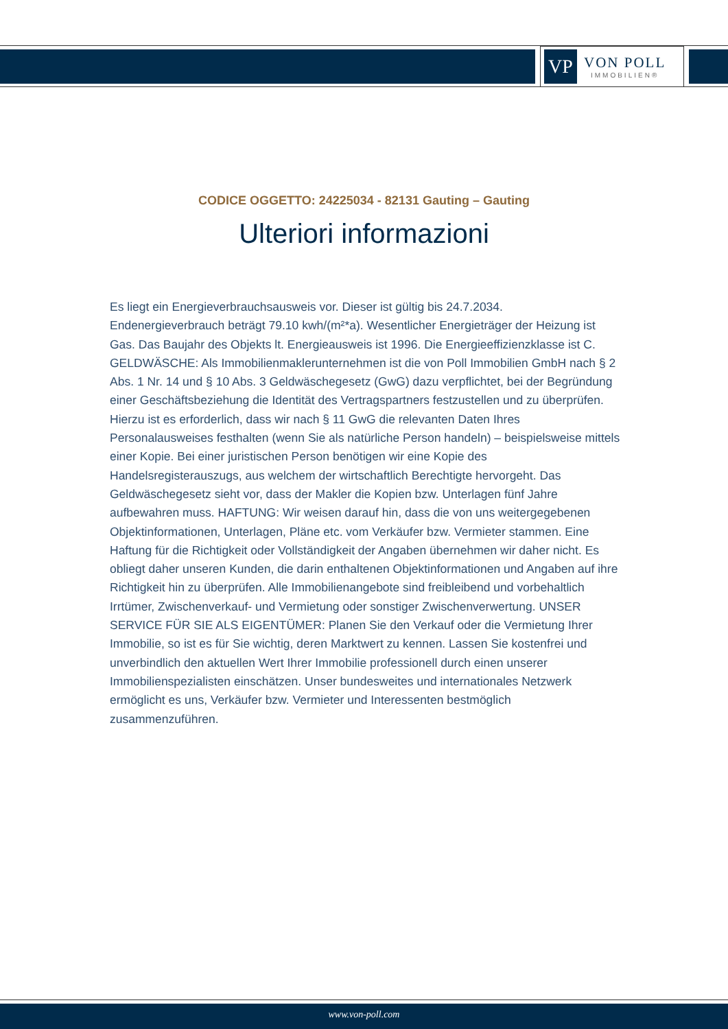VP
VON POLL
IMMOBILIEN®
CODICE OGGETTO: 24225034 - 82131 Gauting – Gauting
Ulteriori informazioni
Es liegt ein Energieverbrauchsausweis vor. Dieser ist gültig bis 24.7.2034. Endenergieverbrauch beträgt 79.10 kwh/(m²*a). Wesentlicher Energieträger der Heizung ist Gas. Das Baujahr des Objekts lt. Energieausweis ist 1996. Die Energieeffizienzklasse ist C. GELDWÄSCHE: Als Immobilienmaklerunternehmen ist die von Poll Immobilien GmbH nach § 2 Abs. 1 Nr. 14 und § 10 Abs. 3 Geldwäschegesetz (GwG) dazu verpflichtet, bei der Begründung einer Geschäftsbeziehung die Identität des Vertragspartners festzustellen und zu überprüfen. Hierzu ist es erforderlich, dass wir nach § 11 GwG die relevanten Daten Ihres Personalausweises festhalten (wenn Sie als natürliche Person handeln) – beispielsweise mittels einer Kopie. Bei einer juristischen Person benötigen wir eine Kopie des Handelsregisterauszugs, aus welchem der wirtschaftlich Berechtigte hervorgeht. Das Geldwäschegesetz sieht vor, dass der Makler die Kopien bzw. Unterlagen fünf Jahre aufbewahren muss. HAFTUNG: Wir weisen darauf hin, dass die von uns weitergegebenen Objektinformationen, Unterlagen, Pläne etc. vom Verkäufer bzw. Vermieter stammen. Eine Haftung für die Richtigkeit oder Vollständigkeit der Angaben übernehmen wir daher nicht. Es obliegt daher unseren Kunden, die darin enthaltenen Objektinformationen und Angaben auf ihre Richtigkeit hin zu überprüfen. Alle Immobilienangebote sind freibleibend und vorbehaltlich Irrtümer, Zwischenverkauf- und Vermietung oder sonstiger Zwischenverwertung. UNSER SERVICE FÜR SIE ALS EIGENTÜMER: Planen Sie den Verkauf oder die Vermietung Ihrer Immobilie, so ist es für Sie wichtig, deren Marktwert zu kennen. Lassen Sie kostenfrei und unverbindlich den aktuellen Wert Ihrer Immobilie professionell durch einen unserer Immobilienspezialisten einschätzen. Unser bundesweites und internationales Netzwerk ermöglicht es uns, Verkäufer bzw. Vermieter und Interessenten bestmöglich zusammenzuführen.
www.von-poll.com